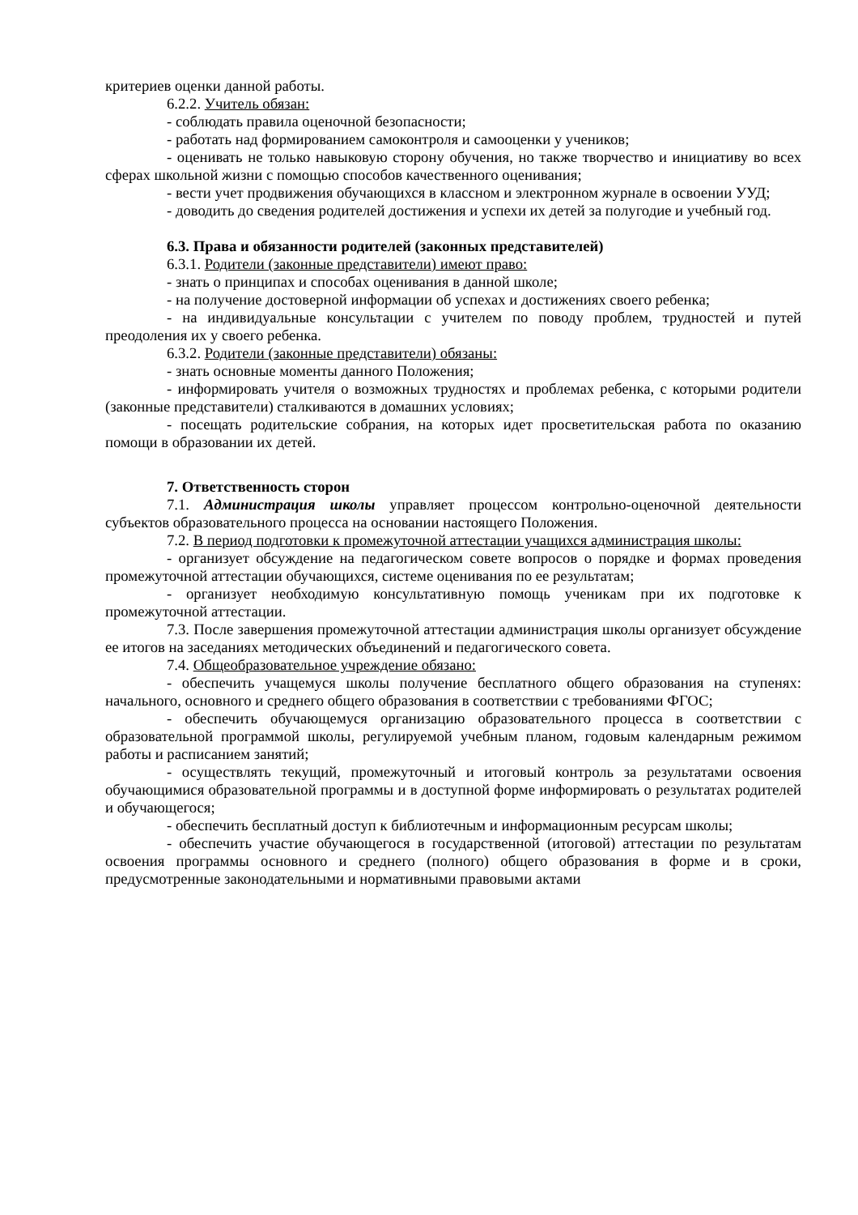критериев оценки данной работы.
6.2.2. Учитель обязан:
- соблюдать правила оценочной безопасности;
- работать над формированием самоконтроля и самооценки у учеников;
- оценивать не только навыковую сторону обучения, но также творчество и инициативу во всех сферах школьной жизни с помощью способов качественного оценивания;
- вести учет продвижения обучающихся в классном и электронном журнале в освоении УУД;
- доводить до сведения родителей достижения и успехи их детей за полугодие и учебный год.
6.3. Права и обязанности родителей (законных представителей)
6.3.1. Родители (законные представители) имеют право:
- знать о принципах и способах оценивания в данной школе;
- на получение достоверной информации об успехах и достижениях своего ребенка;
- на индивидуальные консультации с учителем по поводу проблем, трудностей и путей преодоления их у своего ребенка.
6.3.2. Родители (законные представители) обязаны:
- знать основные моменты данного Положения;
- информировать учителя о возможных трудностях и проблемах ребенка, с которыми родители (законные представители) сталкиваются в домашних условиях;
- посещать родительские собрания, на которых идет просветительская работа по оказанию помощи в образовании их детей.
7. Ответственность сторон
7.1. Администрация школы управляет процессом контрольно-оценочной деятельности субъектов образовательного процесса на основании настоящего Положения.
7.2. В период подготовки к промежуточной аттестации учащихся администрация школы:
- организует обсуждение на педагогическом совете вопросов о порядке и формах проведения промежуточной аттестации обучающихся, системе оценивания по ее результатам;
- организует необходимую консультативную помощь ученикам при их подготовке к промежуточной аттестации.
7.3. После завершения промежуточной аттестации администрация школы организует обсуждение ее итогов на заседаниях методических объединений и педагогического совета.
7.4. Общеобразовательное учреждение обязано:
- обеспечить учащемуся школы получение бесплатного общего образования на ступенях: начального, основного и среднего общего образования в соответствии с требованиями ФГОС;
- обеспечить обучающемуся организацию образовательного процесса в соответствии с образовательной программой школы, регулируемой учебным планом, годовым календарным режимом работы и расписанием занятий;
- осуществлять текущий, промежуточный и итоговый контроль за результатами освоения обучающимися образовательной программы и в доступной форме информировать о результатах родителей и обучающегося;
- обеспечить бесплатный доступ к библиотечным и информационным ресурсам школы;
- обеспечить участие обучающегося в государственной (итоговой) аттестации по результатам освоения программы основного и среднего (полного) общего образования в форме и в сроки, предусмотренные законодательными и нормативными правовыми актами